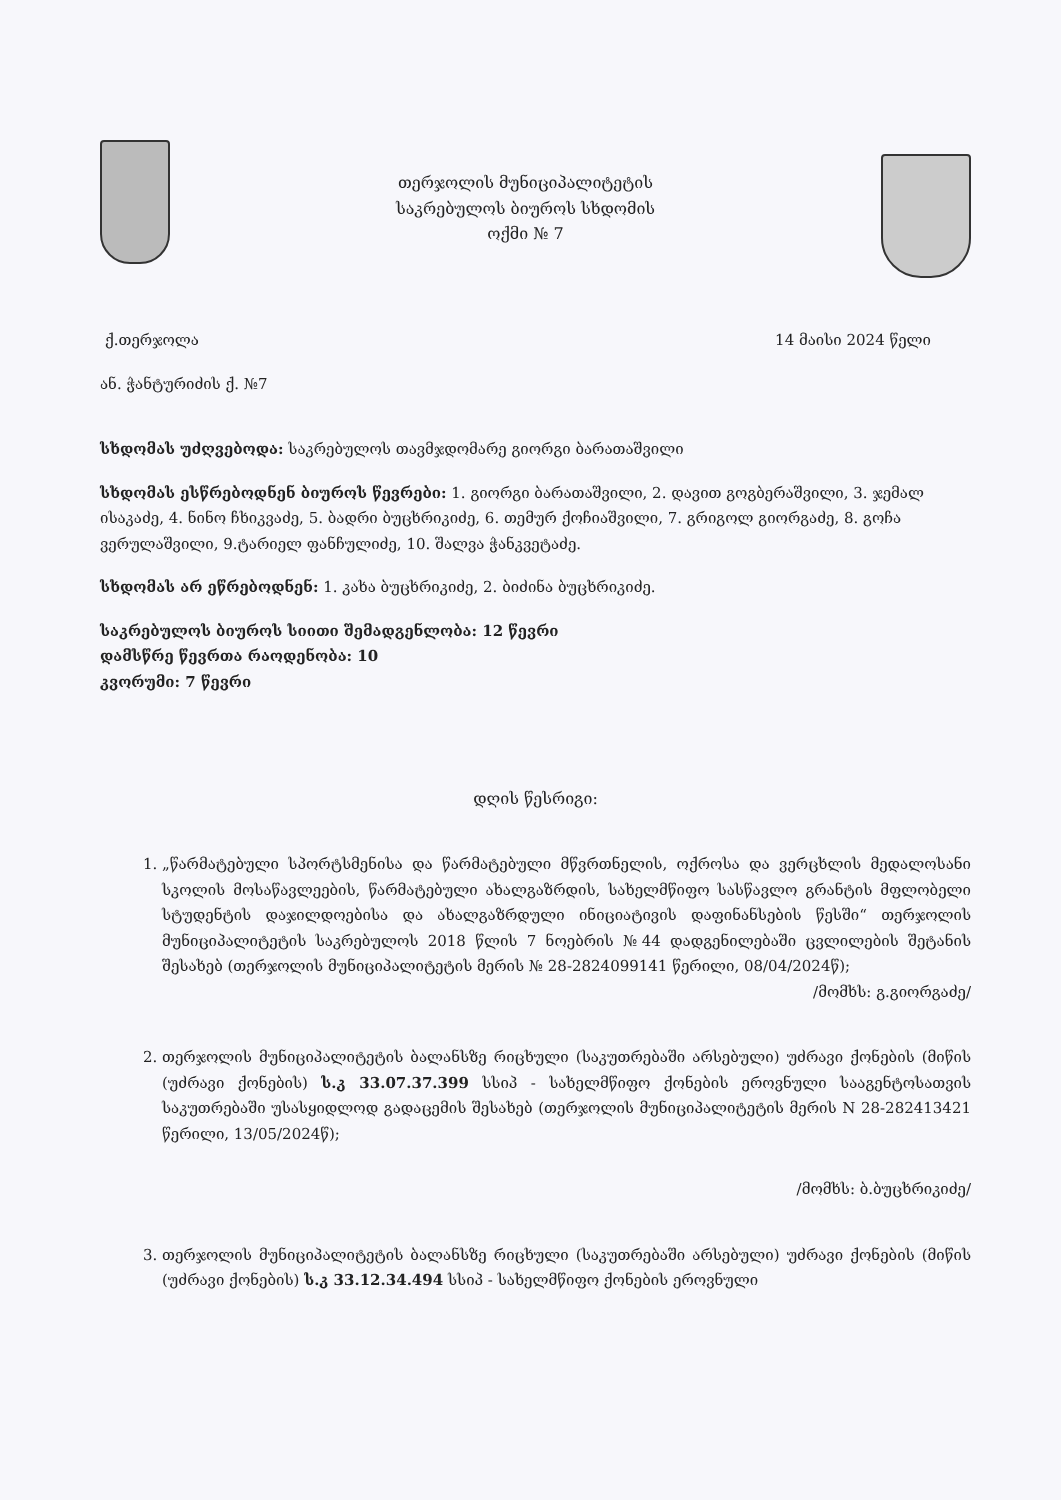თერჯოლის მუნიციპალიტეტის
საკრებულოს ბიუროს სხდომის
ოქმი № 7
ქ.თერჯოლა 14 მაისი 2024 წელი
ან. ჭანტურიძის ქ. №7
სხდომას უძღვებოდა: საკრებულოს თავმჯდომარე გიორგი ბარათაშვილი
სხდომას ესწრებოდნენ ბიუროს წევრები: 1. გიორგი ბარათაშვილი, 2. დავით გოგბერაშვილი, 3. ჯემალ ისაკაძე, 4. ნინო ჩხიკვაძე, 5. ბადრი ბუცხრიკიძე, 6. თემურ ქოჩიაშვილი, 7. გრიგოლ გიორგაძე, 8. გოჩა ვერულაშვილი, 9.ტარიელ ფანჩულიძე, 10. შალვა ჭანკვეტაძე.
სხდომას არ ეწრებოდნენ: 1. კახა ბუცხრიკიძე, 2. ბიძინა ბუცხრიკიძე.
საკრებულოს ბიუროს სიითი შემადგენლობა: 12 წევრი
დამსწრე წევრთა რაოდენობა: 10
კვორუმი: 7 წევრი
დღის წესრიგი:
1. „წარმატებული სპორტსმენისა და წარმატებული მწვრთნელის, ოქროსა და ვერცხლის მედალოსანი სკოლის მოსაწავლეების, წარმატებული ახალგაზრდის, სახელმწიფო სასწავლო გრანტის მფლობელი სტუდენტის დაჯილდოებისა და ახალგაზრდული ინიციატივის დაფინანსების წესში“ თერჯოლის მუნიციპალიტეტის საკრებულოს 2018 წლის 7 ნოებრის №44 დადგენილებაში ცვლილების შეტანის შესახებ (თერჯოლის მუნიციპალიტეტის მერის № 28-2824099141 წერილი, 08/04/2024წ);
/მომხს: გ.გიორგაძე/
2. თერჯოლის მუნიციპალიტეტის ბალანსზე რიცხული (საკუთრებაში არსებული) უძრავი ქონების (მიწის (უძრავი ქონების) ს.კ 33.07.37.399 სსიპ - სახელმწიფო ქონების ეროვნული სააგენტოსათვის საკუთრებაში უსასყიდლოდ გადაცემის შესახებ (თერჯოლის მუნიციპალიტეტის მერის N 28-282413421 წერილი, 13/05/2024წ);
/მომხს: ბ.ბუცხრიკიძე/
3. თერჯოლის მუნიციპალიტეტის ბალანსზე რიცხული (საკუთრებაში არსებული) უძრავი ქონების (მიწის (უძრავი ქონების) ს.კ 33.12.34.494 სსიპ - სახელმწიფო ქონების ეროვნული